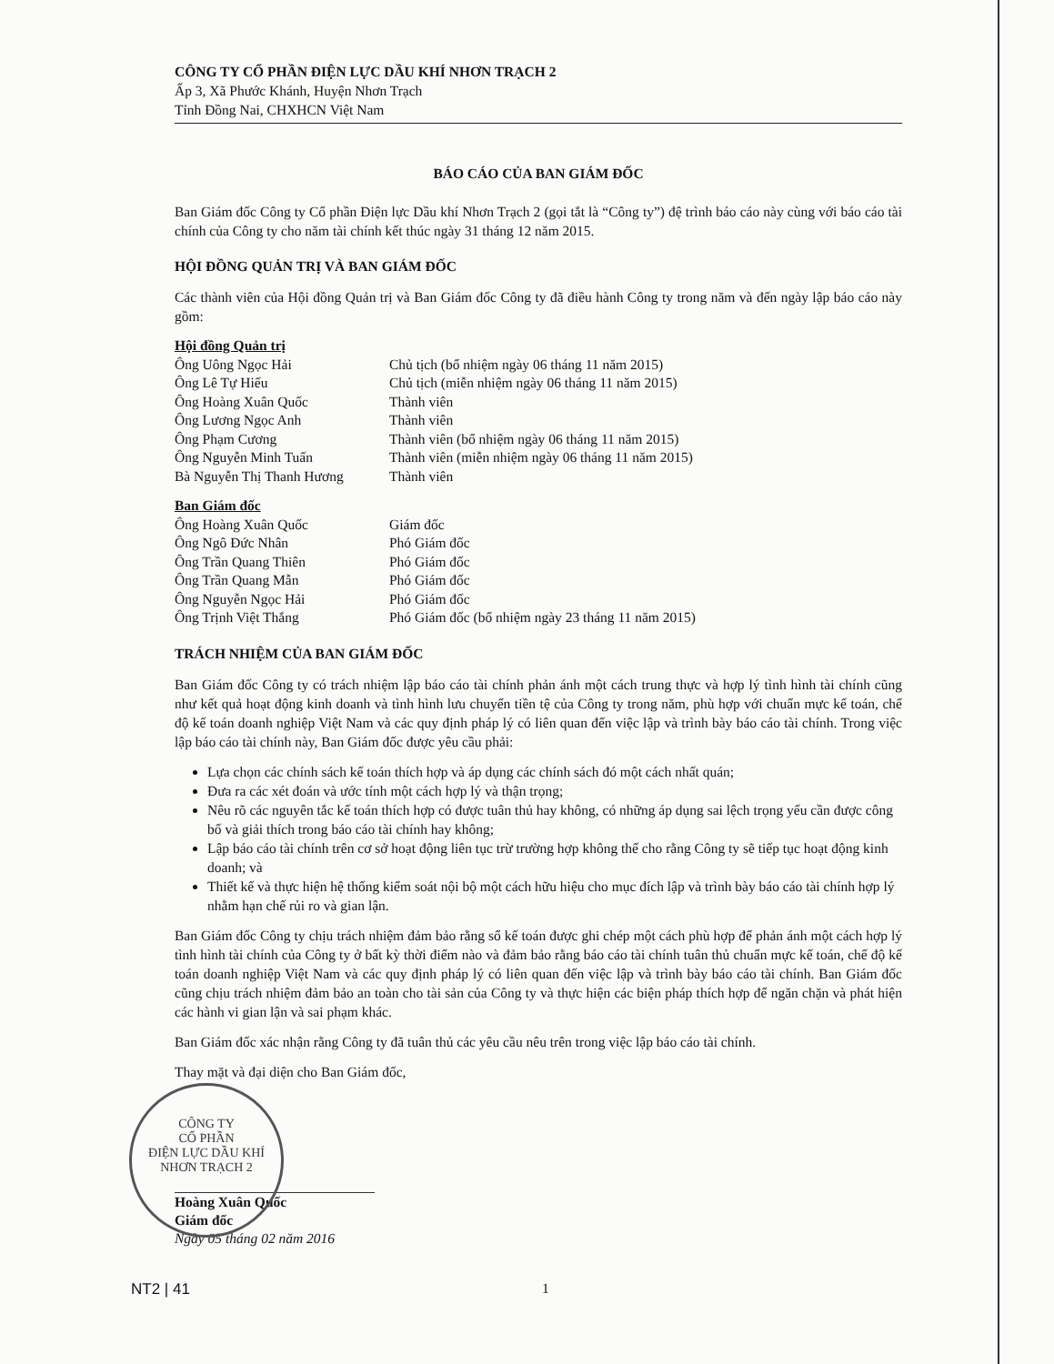CÔNG TY CỔ PHẦN ĐIỆN LỰC DẦU KHÍ NHƠN TRẠCH 2
Ấp 3, Xã Phước Khánh, Huyện Nhơn Trạch
Tỉnh Đồng Nai, CHXHCN Việt Nam
BÁO CÁO CỦA BAN GIÁM ĐỐC
Ban Giám đốc Công ty Cổ phần Điện lực Dầu khí Nhơn Trạch 2 (gọi tắt là “Công ty”) đệ trình báo cáo này cùng với báo cáo tài chính của Công ty cho năm tài chính kết thúc ngày 31 tháng 12 năm 2015.
HỘI ĐỒNG QUẢN TRỊ VÀ BAN GIÁM ĐỐC
Các thành viên của Hội đồng Quản trị và Ban Giám đốc Công ty đã điều hành Công ty trong năm và đến ngày lập báo cáo này gồm:
| Hội đồng Quản trị | |
| Ông Uông Ngọc Hải | Chủ tịch (bổ nhiệm ngày 06 tháng 11 năm 2015) |
| Ông Lê Tự Hiếu | Chủ tịch (miễn nhiệm ngày 06 tháng 11 năm 2015) |
| Ông Hoàng Xuân Quốc | Thành viên |
| Ông Lương Ngọc Anh | Thành viên |
| Ông Phạm Cương | Thành viên (bổ nhiệm ngày 06 tháng 11 năm 2015) |
| Ông Nguyễn Minh Tuấn | Thành viên (miễn nhiệm ngày 06 tháng 11 năm 2015) |
| Bà Nguyễn Thị Thanh Hương | Thành viên |
| Ban Giám đốc | |
| Ông Hoàng Xuân Quốc | Giám đốc |
| Ông Ngô Đức Nhân | Phó Giám đốc |
| Ông Trần Quang Thiên | Phó Giám đốc |
| Ông Trần Quang Mẫn | Phó Giám đốc |
| Ông Nguyễn Ngọc Hải | Phó Giám đốc |
| Ông Trịnh Việt Thắng | Phó Giám đốc (bổ nhiệm ngày 23 tháng 11 năm 2015) |
TRÁCH NHIỆM CỦA BAN GIÁM ĐỐC
Ban Giám đốc Công ty có trách nhiệm lập báo cáo tài chính phản ánh một cách trung thực và hợp lý tình hình tài chính cũng như kết quả hoạt động kinh doanh và tình hình lưu chuyển tiền tệ của Công ty trong năm, phù hợp với chuẩn mực kế toán, chế độ kế toán doanh nghiệp Việt Nam và các quy định pháp lý có liên quan đến việc lập và trình bày báo cáo tài chính. Trong việc lập báo cáo tài chính này, Ban Giám đốc được yêu cầu phải:
Lựa chọn các chính sách kế toán thích hợp và áp dụng các chính sách đó một cách nhất quán;
Đưa ra các xét đoán và ước tính một cách hợp lý và thận trọng;
Nêu rõ các nguyên tắc kế toán thích hợp có được tuân thủ hay không, có những áp dụng sai lệch trọng yếu cần được công bố và giải thích trong báo cáo tài chính hay không;
Lập báo cáo tài chính trên cơ sở hoạt động liên tục trừ trường hợp không thể cho rằng Công ty sẽ tiếp tục hoạt động kinh doanh; và
Thiết kế và thực hiện hệ thống kiểm soát nội bộ một cách hữu hiệu cho mục đích lập và trình bày báo cáo tài chính hợp lý nhằm hạn chế rủi ro và gian lận.
Ban Giám đốc Công ty chịu trách nhiệm đảm bảo rằng sổ kế toán được ghi chép một cách phù hợp để phản ánh một cách hợp lý tình hình tài chính của Công ty ở bất kỳ thời điểm nào và đảm bảo rằng báo cáo tài chính tuân thủ chuẩn mực kế toán, chế độ kế toán doanh nghiệp Việt Nam và các quy định pháp lý có liên quan đến việc lập và trình bày báo cáo tài chính. Ban Giám đốc cũng chịu trách nhiệm đảm bảo an toàn cho tài sản của Công ty và thực hiện các biện pháp thích hợp để ngăn chặn và phát hiện các hành vi gian lận và sai phạm khác.
Ban Giám đốc xác nhận rằng Công ty đã tuân thủ các yêu cầu nêu trên trong việc lập báo cáo tài chính.
Thay mặt và đại diện cho Ban Giám đốc,
CÔNG TY
CỔ PHẦN
ĐIỆN LỰC DẦU KHÍ
NHƠN TRẠCH 2
Hoàng Xuân Quốc
Giám đốc
Ngày 05 tháng 02 năm 2016
NT2 | 41 1